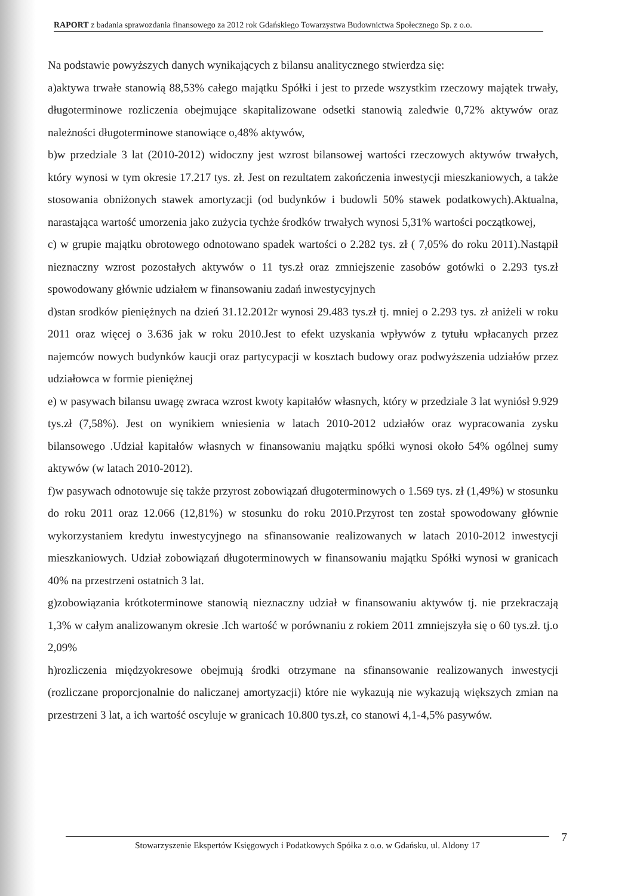RAPORT z badania sprawozdania finansowego za 2012 rok Gdańskiego Towarzystwa Budownictwa Społecznego Sp. z o.o.
Na podstawie powyższych danych wynikających z bilansu analitycznego stwierdza się:
a)aktywa trwałe stanowią 88,53% całego majątku Spółki i jest to przede wszystkim rzeczowy majątek trwały, długoterminowe rozliczenia obejmujące skapitalizowane odsetki stanowią zaledwie 0,72% aktywów oraz należności długoterminowe stanowiące o,48% aktywów,
b)w przedziale 3 lat (2010-2012) widoczny jest wzrost bilansowej wartości rzeczowych aktywów trwałych, który wynosi w tym okresie 17.217 tys. zł. Jest on rezultatem zakończenia inwestycji mieszkaniowych, a także stosowania obniżonych stawek amortyzacji (od budynków i budowli 50% stawek podatkowych).Aktualna, narastająca wartość umorzenia jako zużycia tychże środków trwałych wynosi 5,31% wartości początkowej,
c) w grupie majątku obrotowego odnotowano spadek wartości o 2.282 tys. zł ( 7,05% do roku 2011).Nastąpił nieznaczny wzrost pozostałych aktywów o 11 tys.zł oraz zmniejszenie zasobów gotówki o 2.293 tys.zł spowodowany głównie udziałem w finansowaniu zadań inwestycyjnych
d)stan srodków pieniężnych na dzień 31.12.2012r wynosi 29.483 tys.zł tj. mniej o 2.293 tys. zł aniżeli w roku 2011 oraz więcej o 3.636 jak w roku 2010.Jest to efekt uzyskania wpływów z tytułu wpłacanych przez najemców nowych budynków kaucji oraz partycypacji w kosztach budowy oraz podwyższenia udziałów przez udziałowca w formie pieniężnej
e) w pasywach bilansu uwagę zwraca wzrost kwoty kapitałów własnych, który w przedziale 3 lat wyniósł 9.929 tys.zł (7,58%). Jest on wynikiem wniesienia w latach 2010-2012 udziałów oraz wypracowania zysku bilansowego .Udział kapitałów własnych w finansowaniu majątku spółki wynosi około 54% ogólnej sumy aktywów (w latach 2010-2012).
f)w pasywach odnotowuje się także przyrost zobowiązań długoterminowych o 1.569 tys. zł (1,49%) w stosunku do roku 2011 oraz 12.066 (12,81%) w stosunku do roku 2010.Przyrost ten został spowodowany głównie wykorzystaniem kredytu inwestycyjnego na sfinansowanie realizowanych w latach 2010-2012 inwestycji mieszkaniowych. Udział zobowiązań długoterminowych w finansowaniu majątku Spółki wynosi w granicach 40% na przestrzeni ostatnich 3 lat.
g)zobowiązania krótkoterminowe stanowią nieznaczny udział w finansowaniu aktywów tj. nie przekraczają 1,3% w całym analizowanym okresie .Ich wartość w porównaniu z rokiem 2011 zmniejszyła się o 60 tys.zł. tj.o 2,09%
h)rozliczenia międzyokresowe obejmują środki otrzymane na sfinansowanie realizowanych inwestycji (rozliczane proporcjonalnie do naliczanej amortyzacji) które nie wykazują nie wykazują większych zmian na przestrzeni 3 lat, a ich wartość oscyluje w granicach 10.800 tys.zł, co stanowi 4,1-4,5% pasywów.
7
Stowarzyszenie Ekspertów Księgowych i Podatkowych Spółka z o.o. w Gdańsku, ul. Aldony 17